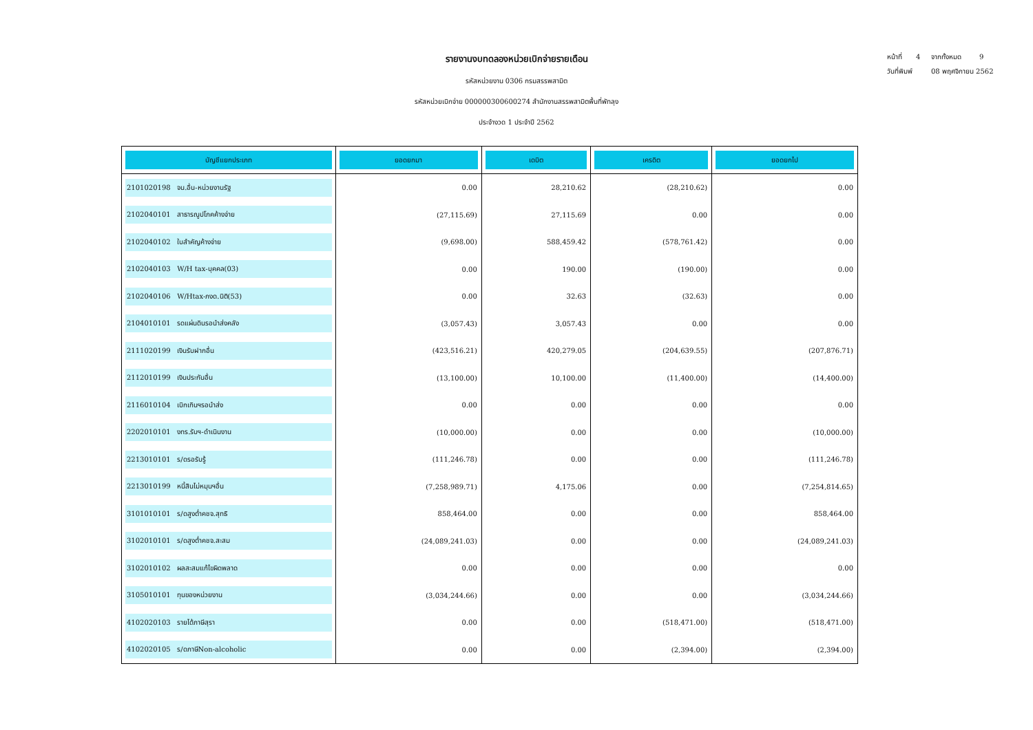หน้าที่ 4 จากทั้งหมด 9
วันที่พิมพ์ 08 พฤศจิกายน 2562
รายงานงบทดลองหน่วยเบิกจ่ายรายเดือน
รหัสหน่วยงาน 0306 กรมสรรพสามิต
รหัสหน่วยเบิกจ่าย 000000300600274 สำนักงานสรรพสามิตพื้นที่พัทลุง
ประจำงวด 1 ประจำปี 2562
| บัญชีแยกประเภท | ยอดยกมา | เดบิต | เครดิต | ยอดยกไป |
| --- | --- | --- | --- | --- |
| 2101020198 จน.อื่น-หน่วยงานรัฐ | 0.00 | 28,210.62 | (28,210.62) | 0.00 |
| 2102040101 สาธารณูปโภคค้างจ่าย | (27,115.69) | 27,115.69 | 0.00 | 0.00 |
| 2102040102 ใบสำคัญค้างจ่าย | (9,698.00) | 588,459.42 | (578,761.42) | 0.00 |
| 2102040103 W/H tax-บุคคล(03) | 0.00 | 190.00 | (190.00) | 0.00 |
| 2102040106 W/Htax-ภงด.นิติ(53) | 0.00 | 32.63 | (32.63) | 0.00 |
| 2104010101 รดแผ่นดินรอนำส่งคลัง | (3,057.43) | 3,057.43 | 0.00 | 0.00 |
| 2111020199 เงินรับฝากอื่น | (423,516.21) | 420,279.05 | (204,639.55) | (207,876.71) |
| 2112010199 เงินประกันอื่น | (13,100.00) | 10,100.00 | (11,400.00) | (14,400.00) |
| 2116010104 เบิกเกินฯรอนำส่ง | 0.00 | 0.00 | 0.00 | 0.00 |
| 2202010101 งทร.รับฯ-ดำเนินงาน | (10,000.00) | 0.00 | 0.00 | (10,000.00) |
| 2213010101 ร/ดรอรับรู้ | (111,246.78) | 0.00 | 0.00 | (111,246.78) |
| 2213010199 หนี้สินไม่หมุนฯอื่น | (7,258,989.71) | 4,175.06 | 0.00 | (7,254,814.65) |
| 3101010101 ร/ดสูงต่ำคชจ.สุทธิ | 858,464.00 | 0.00 | 0.00 | 858,464.00 |
| 3102010101 ร/ดสูงต่ำคชจ.สะสม | (24,089,241.03) | 0.00 | 0.00 | (24,089,241.03) |
| 3102010102 ผลสะสมแก้ไขผิดพลาด | 0.00 | 0.00 | 0.00 | 0.00 |
| 3105010101 ทุนของหน่วยงาน | (3,034,244.66) | 0.00 | 0.00 | (3,034,244.66) |
| 4102020103 รายได้ภาษีสุรา | 0.00 | 0.00 | (518,471.00) | (518,471.00) |
| 4102020105 ร/ดภาษีNon-alcoholic | 0.00 | 0.00 | (2,394.00) | (2,394.00) |